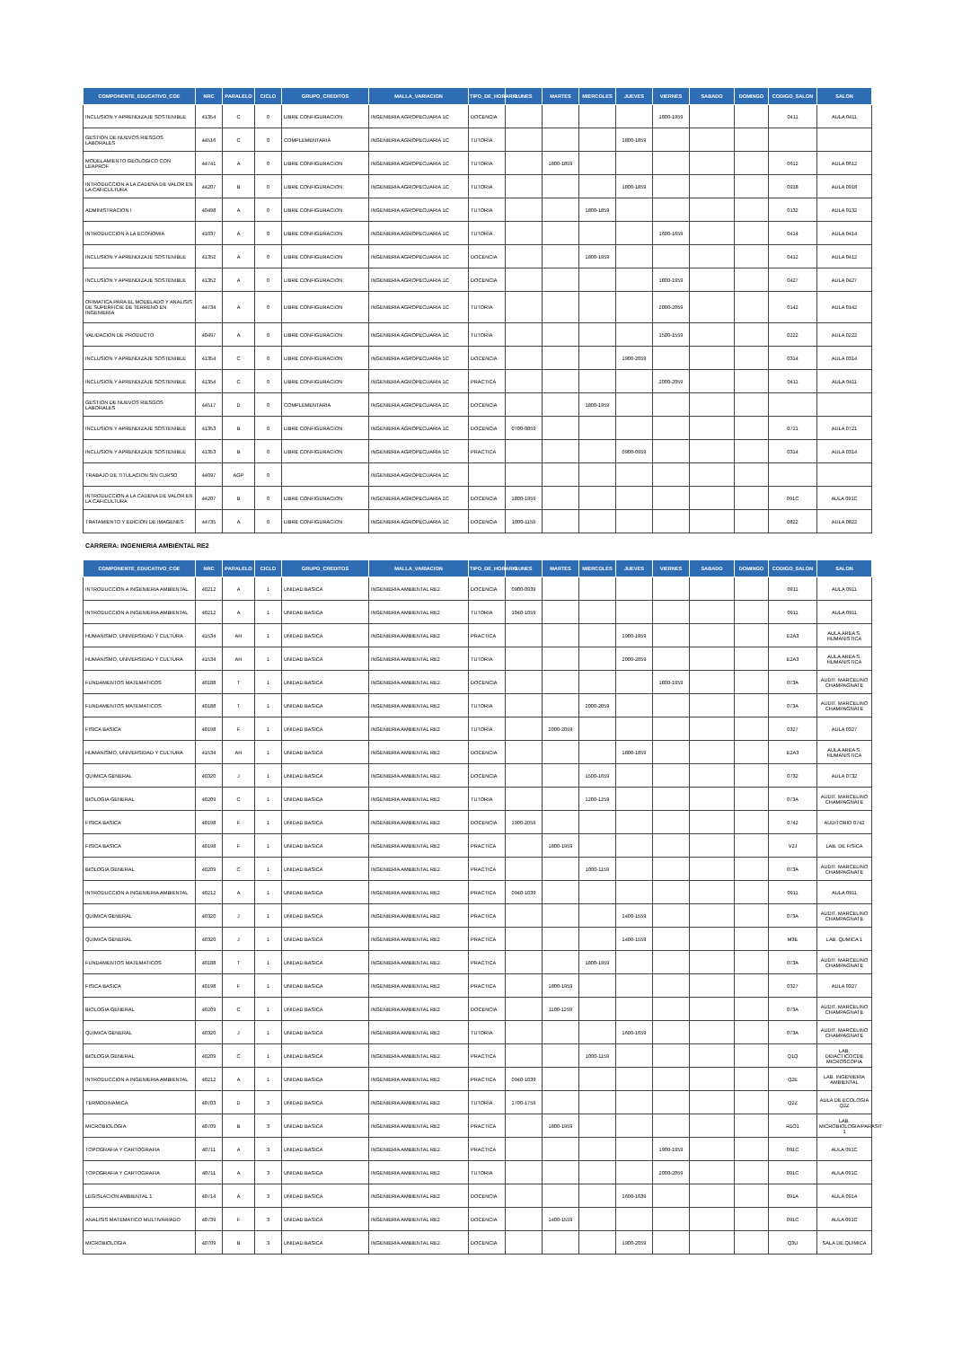| COMPONENTE_EDUCATIVO_COE | NRC | PARALELO | CICLO | GRUPO_CREDITOS | MALLA_VARIACION | TIPO_DE_HORARIO | LUNES | MARTES | MIERCOLES | JUEVES | VIERNES | SABADO | DOMINGO | CODIGO_SALON | SALON |
| --- | --- | --- | --- | --- | --- | --- | --- | --- | --- | --- | --- | --- | --- | --- | --- |
| INCLUSION Y APRENDIZAJE SOSTENIBLE | 41354 | C | 0 | LIBRE CONFIGURACION | INGENIERIA AGROPECUARIA 1C | DOCENCIA | | | | | 1800-1959 | | | 0411 | AULA 0411 |
| GESTION DE NUEVOS RIESGOS LABORALES | 44516 | C | 0 | COMPLEMENTARIA | INGENIERIA AGROPECUARIA 1C | TUTORIA | | | | 1800-1859 | | | | | |
| MODELAMIENTO GEOLOGICO CON LEAPROF | 44741 | A | 0 | LIBRE CONFIGURACION | INGENIERIA AGROPECUARIA 1C | TUTORIA | | 1800-1859 | | | | | | 0612 | AULA 0612 |
| INTRODUCCION A LA CADENA DE VALOR EN LA CAFICULTURA | 44207 | B | 0 | LIBRE CONFIGURACION | INGENIERIA AGROPECUARIA 1C | TUTORIA | | | | 1800-1859 | | | | 0918 | AULA 0918 |
| ADMINISTRACION I | 40498 | A | 0 | LIBRE CONFIGURACION | INGENIERIA AGROPECUARIA 1C | TUTORIA | | | 1800-1859 | | | | | 0132 | AULA 0132 |
| INTRODUCCION A LA ECONOMIA | 41037 | A | 0 | LIBRE CONFIGURACION | INGENIERIA AGROPECUARIA 1C | TUTORIA | | | | | 1600-1659 | | | 0414 | AULA 0414 |
| INCLUSION Y APRENDIZAJE SOSTENIBLE | 41352 | A | 0 | LIBRE CONFIGURACION | INGENIERIA AGROPECUARIA 1C | DOCENCIA | | | 1800-1959 | | | | | 0412 | AULA 0412 |
| INCLUSION Y APRENDIZAJE SOSTENIBLE | 41352 | A | 0 | LIBRE CONFIGURACION | INGENIERIA AGROPECUARIA 1C | DOCENCIA | | | | | 1800-1959 | | | 0427 | AULA 0427 |
| OFIMATICA PARA EL MODELADO Y ANALISIS DE SUPERFICIE DE TERRENO EN INGENIERIA | 44734 | A | 0 | LIBRE CONFIGURACION | INGENIERIA AGROPECUARIA 1C | TUTORIA | | | | | 2000-2059 | | | 0142 | AULA 0142 |
| VALIDACION DE PRODUCTO | 40497 | A | 0 | LIBRE CONFIGURACION | INGENIERIA AGROPECUARIA 1C | TUTORIA | | | | | 1500-1559 | | | 0222 | AULA 0222 |
| INCLUSION Y APRENDIZAJE SOSTENIBLE | 41354 | C | 0 | LIBRE CONFIGURACION | INGENIERIA AGROPECUARIA 1C | DOCENCIA | | | | 1900-2059 | | | | 0314 | AULA 0314 |
| INCLUSION Y APRENDIZAJE SOSTENIBLE | 41354 | C | 0 | LIBRE CONFIGURACION | INGENIERIA AGROPECUARIA 1C | PRACTICA | | | | | 2000-2059 | | | 0411 | AULA 0411 |
| GESTION DE NUEVOS RIESGOS LABORALES | 44517 | D | 0 | COMPLEMENTARIA | INGENIERIA AGROPECUARIA 1C | DOCENCIA | | | 1800-1959 | | | | | | |
| INCLUSION Y APRENDIZAJE SOSTENIBLE | 41353 | B | 0 | LIBRE CONFIGURACION | INGENIERIA AGROPECUARIA 1C | DOCENCIA | 0700-0859 | | | | | | | 0721 | AULA 0721 |
| INCLUSION Y APRENDIZAJE SOSTENIBLE | 41353 | B | 0 | LIBRE CONFIGURACION | INGENIERIA AGROPECUARIA 1C | PRACTICA | | | | 0900-0959 | | | | 0314 | AULA 0314 |
| TRABAJO DE TITULACION SIN CURSO | 44097 | AGP | 0 | | INGENIERIA AGROPECUARIA 1C | | | | | | | | | | |
| INTRODUCCION A LA CADENA DE VALOR EN LA CAFICULTURA | 44207 | B | 0 | LIBRE CONFIGURACION | INGENIERIA AGROPECUARIA 1C | DOCENCIA | 1800-1959 | | | | | | | 091C | AULA 091C |
| TRATAMIENTO Y EDICION DE IMAGENES | 44735 | A | 0 | LIBRE CONFIGURACION | INGENIERIA AGROPECUARIA 1C | DOCENCIA | 1000-1159 | | | | | | | 0822 | AULA 0822 |
CARRERA: INGENIERIA AMBIENTAL RE2
| COMPONENTE_EDUCATIVO_COE | NRC | PARALELO | CICLO | GRUPO_CREDITOS | MALLA_VARIACION | TIPO_DE_HORARIO | LUNES | MARTES | MIERCOLES | JUEVES | VIERNES | SABADO | DOMINGO | CODIGO_SALON | SALON |
| --- | --- | --- | --- | --- | --- | --- | --- | --- | --- | --- | --- | --- | --- | --- | --- |
| INTRODUCCION A INGENIERIA AMBIENTAL | 40212 | A | 1 | UNIDAD BASICA | INGENIERIA AMBIENTAL RE2 | DOCENCIA | 0900-0939 | | | | | | | 0911 | AULA 0911 |
| INTRODUCCION A INGENIERIA AMBIENTAL | 40212 | A | 1 | UNIDAD BASICA | INGENIERIA AMBIENTAL RE2 | TUTORIA | 1040-1059 | | | | | | | 0911 | AULA 0911 |
| HUMANISMO, UNIVERSIDAD Y CULTURA | 41534 | AH | 1 | UNIDAD BASICA | INGENIERIA AMBIENTAL RE2 | PRACTICA | | | | 1900-1959 | | | | E2A3 | AULA AREA S. HUMANISTICA |
| HUMANISMO, UNIVERSIDAD Y CULTURA | 41534 | AH | 1 | UNIDAD BASICA | INGENIERIA AMBIENTAL RE2 | TUTORIA | | | | 2000-2059 | | | | E2A3 | AULA AREA S. HUMANISTICA |
| FUNDAMENTOS MATEMATICOS | 40188 | T | 1 | UNIDAD BASICA | INGENIERIA AMBIENTAL RE2 | DOCENCIA | | | | | 1800-1959 | | | 073A | AUDIT. MARCELINO CHAMPAGNATE |
| FUNDAMENTOS MATEMATICOS | 40188 | T | 1 | UNIDAD BASICA | INGENIERIA AMBIENTAL RE2 | TUTORIA | | | 2000-2059 | | | | | 073A | AUDIT. MARCELINO CHAMPAGNATE |
| FISICA BASICA | 40198 | F | 1 | UNIDAD BASICA | INGENIERIA AMBIENTAL RE2 | TUTORIA | | 2000-2059 | | | | | | 0327 | AULA 0327 |
| HUMANISMO, UNIVERSIDAD Y CULTURA | 41534 | AH | 1 | UNIDAD BASICA | INGENIERIA AMBIENTAL RE2 | DOCENCIA | | | | 1800-1859 | | | | E2A3 | AULA AREA S. HUMANISTICA |
| QUIMICA GENERAL | 40320 | J | 1 | UNIDAD BASICA | INGENIERIA AMBIENTAL RE2 | DOCENCIA | | | 1500-1659 | | | | | 0732 | AULA 0732 |
| BIOLOGIA GENERAL | 40209 | C | 1 | UNIDAD BASICA | INGENIERIA AMBIENTAL RE2 | TUTORIA | | | 1200-1259 | | | | | 073A | AUDIT. MARCELINO CHAMPAGNATE |
| FISICA BASICA | 40198 | F | 1 | UNIDAD BASICA | INGENIERIA AMBIENTAL RE2 | DOCENCIA | 1900-2059 | | | | | | | 0742 | AUDITORIO 0742 |
| FISICA BASICA | 40198 | F | 1 | UNIDAD BASICA | INGENIERIA AMBIENTAL RE2 | PRACTICA | | 1800-1959 | | | | | | V2J | LAB. DE FISICA |
| BIOLOGIA GENERAL | 40209 | C | 1 | UNIDAD BASICA | INGENIERIA AMBIENTAL RE2 | PRACTICA | | | 1000-1159 | | | | | 073A | AUDIT. MARCELINO CHAMPAGNATE |
| INTRODUCCION A INGENIERIA AMBIENTAL | 40212 | A | 1 | UNIDAD BASICA | INGENIERIA AMBIENTAL RE2 | PRACTICA | 0940-1039 | | | | | | | 0911 | AULA 0911 |
| QUIMICA GENERAL | 40320 | J | 1 | UNIDAD BASICA | INGENIERIA AMBIENTAL RE2 | PRACTICA | | | | 1400-1559 | | | | 073A | AUDIT. MARCELINO CHAMPAGNATE |
| QUIMICA GENERAL | 40320 | J | 1 | UNIDAD BASICA | INGENIERIA AMBIENTAL RE2 | PRACTICA | | | | 1400-1559 | | | | M3E | LAB. QUMICA 1 |
| FUNDAMENTOS MATEMATICOS | 40188 | T | 1 | UNIDAD BASICA | INGENIERIA AMBIENTAL RE2 | PRACTICA | | | 1800-1959 | | | | | 073A | AUDIT. MARCELINO CHAMPAGNATE |
| FISICA BASICA | 40198 | F | 1 | UNIDAD BASICA | INGENIERIA AMBIENTAL RE2 | PRACTICA | | 1800-1959 | | | | | | 0327 | AULA 0327 |
| BIOLOGIA GENERAL | 40209 | C | 1 | UNIDAD BASICA | INGENIERIA AMBIENTAL RE2 | DOCENCIA | | 1100-1259 | | | | | | 073A | AUDIT. MARCELINO CHAMPAGNATE |
| QUIMICA GENERAL | 40320 | J | 1 | UNIDAD BASICA | INGENIERIA AMBIENTAL RE2 | TUTORIA | | | | 1600-1659 | | | | 073A | AUDIT. MARCELINO CHAMPAGNATE |
| BIOLOGIA GENERAL | 40209 | C | 1 | UNIDAD BASICA | INGENIERIA AMBIENTAL RE2 | PRACTICA | | | 1000-1159 | | | | | Q1Q | LAB. DIDACTICOCDE MICROSCOPIA |
| INTRODUCCION A INGENIERIA AMBIENTAL | 40212 | A | 1 | UNIDAD BASICA | INGENIERIA AMBIENTAL RE2 | PRACTICA | 0940-1039 | | | | | | | Q2E | LAB. INGENIERIA AMBIENTAL |
| TERMODINAMICA | 40703 | D | 3 | UNIDAD BASICA | INGENIERIA AMBIENTAL RE2 | TUTORIA | 1700-1759 | | | | | | | Q2Z | AULA DE ECOLOGIA Q2Z |
| MICROBIOLOGIA | 40709 | B | 3 | UNIDAD BASICA | INGENIERIA AMBIENTAL RE2 | PRACTICA | | 1800-1959 | | | | | | R1O1 | LAB. MICROBIOLOGIA/PARASIT 1 |
| TOPOGRAFIA Y CARTOGRAFIA | 40711 | A | 3 | UNIDAD BASICA | INGENIERIA AMBIENTAL RE2 | PRACTICA | | | | | 1900-1959 | | | 091C | AULA 091C |
| TOPOGRAFIA Y CARTOGRAFIA | 40711 | A | 3 | UNIDAD BASICA | INGENIERIA AMBIENTAL RE2 | TUTORIA | | | | | 2000-2059 | | | 091C | AULA 091C |
| LEGISLACION AMBIENTAL 1 | 40714 | A | 3 | UNIDAD BASICA | INGENIERIA AMBIENTAL RE2 | DOCENCIA | | | | 1600-1639 | | | | 091A | AULA 091A |
| ANALISIS MATEMATICO MULTIVARIADO | 40739 | F | 3 | UNIDAD BASICA | INGENIERIA AMBIENTAL RE2 | DOCENCIA | | 1400-1559 | | | | | | 091C | AULA 091C |
| MICROBIOLOGIA | 40709 | B | 3 | UNIDAD BASICA | INGENIERIA AMBIENTAL RE2 | DOCENCIA | | | | 1900-2059 | | | | Q3U | SALA DE QUIMICA |